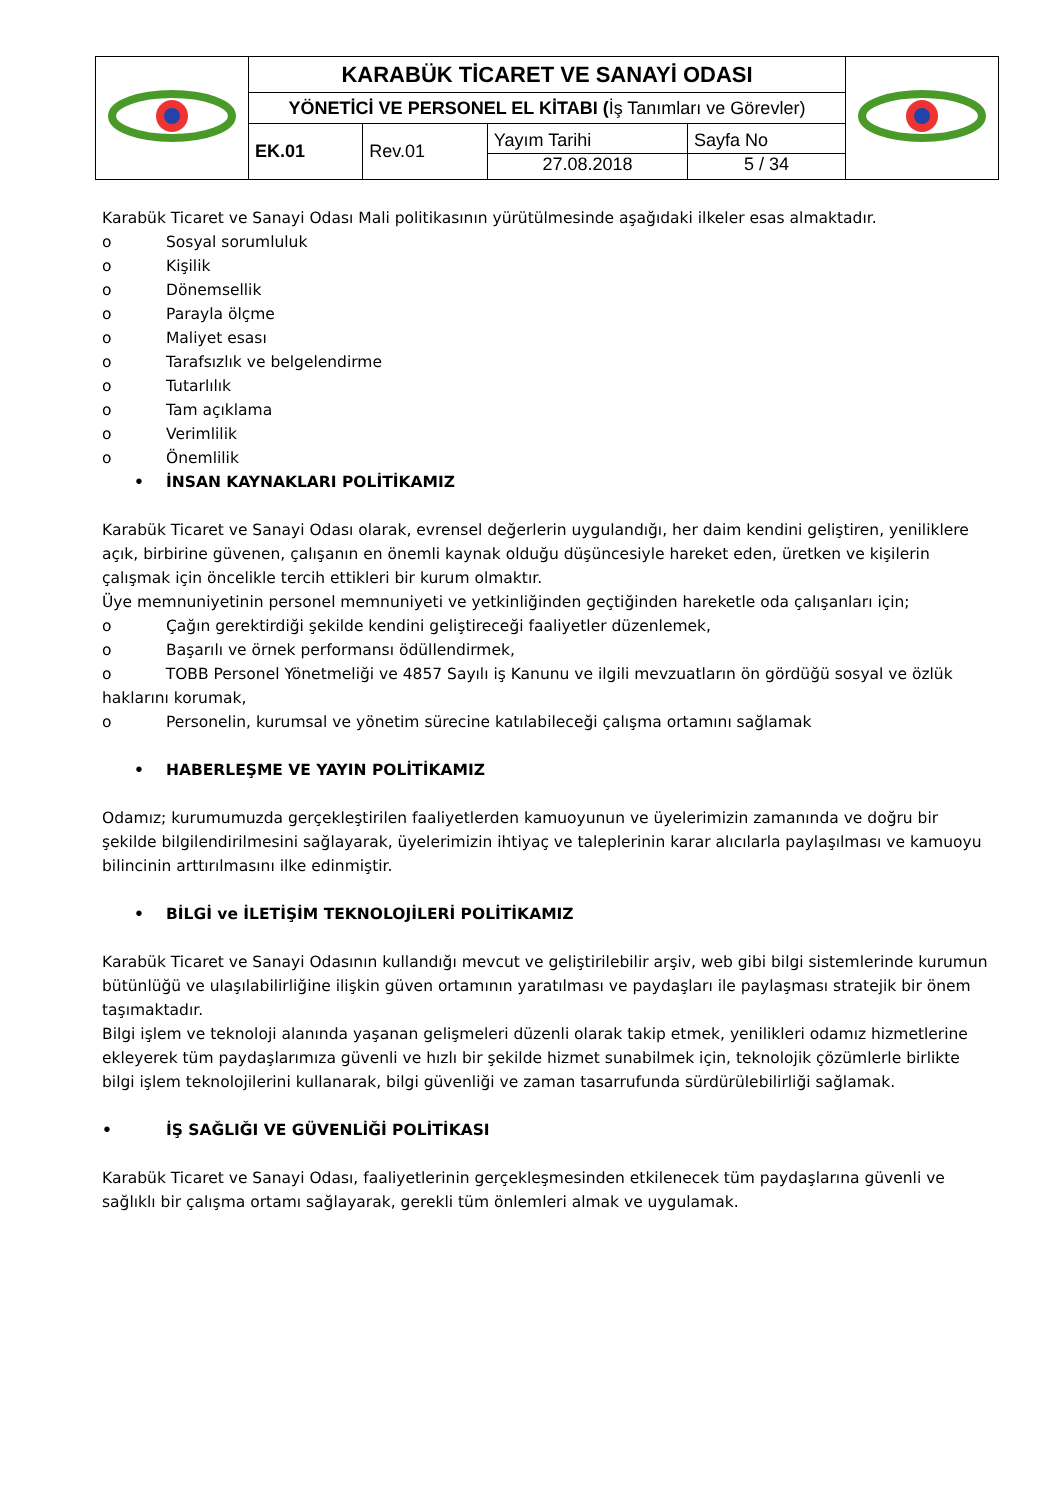| | KARABÜK TİCARET VE SANAYİ ODASI | | | | |
| | YÖNETİCİ VE PERSONEL EL KİTABI ( İş Tanımları ve Görevler) | | | | |
| | EK.01 | Rev.01 | Yayım Tarihi 27.08.2018 | Sayfa No 5 / 34 | |
Karabük Ticaret ve Sanayi Odası Mali politikasının yürütülmesinde aşağıdaki ilkeler esas almaktadır.
o Sosyal sorumluluk
o Kişilik
o Dönemsellik
o Parayla ölçme
o Maliyet esası
o Tarafsızlık ve belgelendirme
o Tutarlılık
o Tam açıklama
o Verimlilik
o Önemlilik
• İNSAN KAYNAKLARI POLİTİKAMIZ
Karabük Ticaret ve Sanayi Odası olarak, evrensel değerlerin uygulandığı, her daim kendini geliştiren, yeniliklere açık, birbirine güvenen, çalışanın en önemli kaynak olduğu düşüncesiyle hareket eden, üretken ve kişilerin çalışmak için öncelikle tercih ettikleri bir kurum olmaktır.
Üye memnuniyetinin personel memnuniyeti ve yetkinliğinden geçtiğinden hareketle oda çalışanları için;
o Çağın gerektirdiği şekilde kendini geliştireceği faaliyetler düzenlemek,
o Başarılı ve örnek performansı ödüllendirmek,
o TOBB Personel Yönetmeliği ve 4857 Sayılı iş Kanunu ve ilgili mevzuatların ön gördüğü sosyal ve özlük haklarını korumak,
o Personelin, kurumsal ve yönetim sürecine katılabileceği çalışma ortamını sağlamak
• HABERLEŞME VE YAYIN POLİTİKAMIZ
Odamız; kurumumuzda gerçekleştirilen faaliyetlerden kamuoyunun ve üyelerimizin zamanında ve doğru bir şekilde bilgilendirilmesini sağlayarak, üyelerimizin ihtiyaç ve taleplerinin karar alıcılarla paylaşılması ve kamuoyu bilincinin arttırılmasını ilke edinmiştir.
• BİLGİ ve İLETİŞİM TEKNOLOJİLERİ POLİTİKAMIZ
Karabük Ticaret ve Sanayi Odasının kullandığı mevcut ve geliştirilebilir arşiv, web gibi bilgi sistemlerinde kurumun bütünlüğü ve ulaşılabilirliğine ilişkin güven ortamının yaratılması ve paydaşları ile paylaşması stratejik bir önem taşımaktadır.
Bilgi işlem ve teknoloji alanında yaşanan gelişmeleri düzenli olarak takip etmek, yenilikleri odamız hizmetlerine ekleyerek tüm paydaşlarımıza güvenli ve hızlı bir şekilde hizmet sunabilmek için, teknolojik çözümlerle birlikte bilgi işlem teknolojilerini kullanarak, bilgi güvenliği ve zaman tasarrufunda sürdürülebilirliği sağlamak.
• İŞ SAĞLIĞI VE GÜVENLİĞİ POLİTİKASI
Karabük Ticaret ve Sanayi Odası, faaliyetlerinin gerçekleşmesinden etkilenecek tüm paydaşlarına güvenli ve sağlıklı bir çalışma ortamı sağlayarak, gerekli tüm önlemleri almak ve uygulamak.